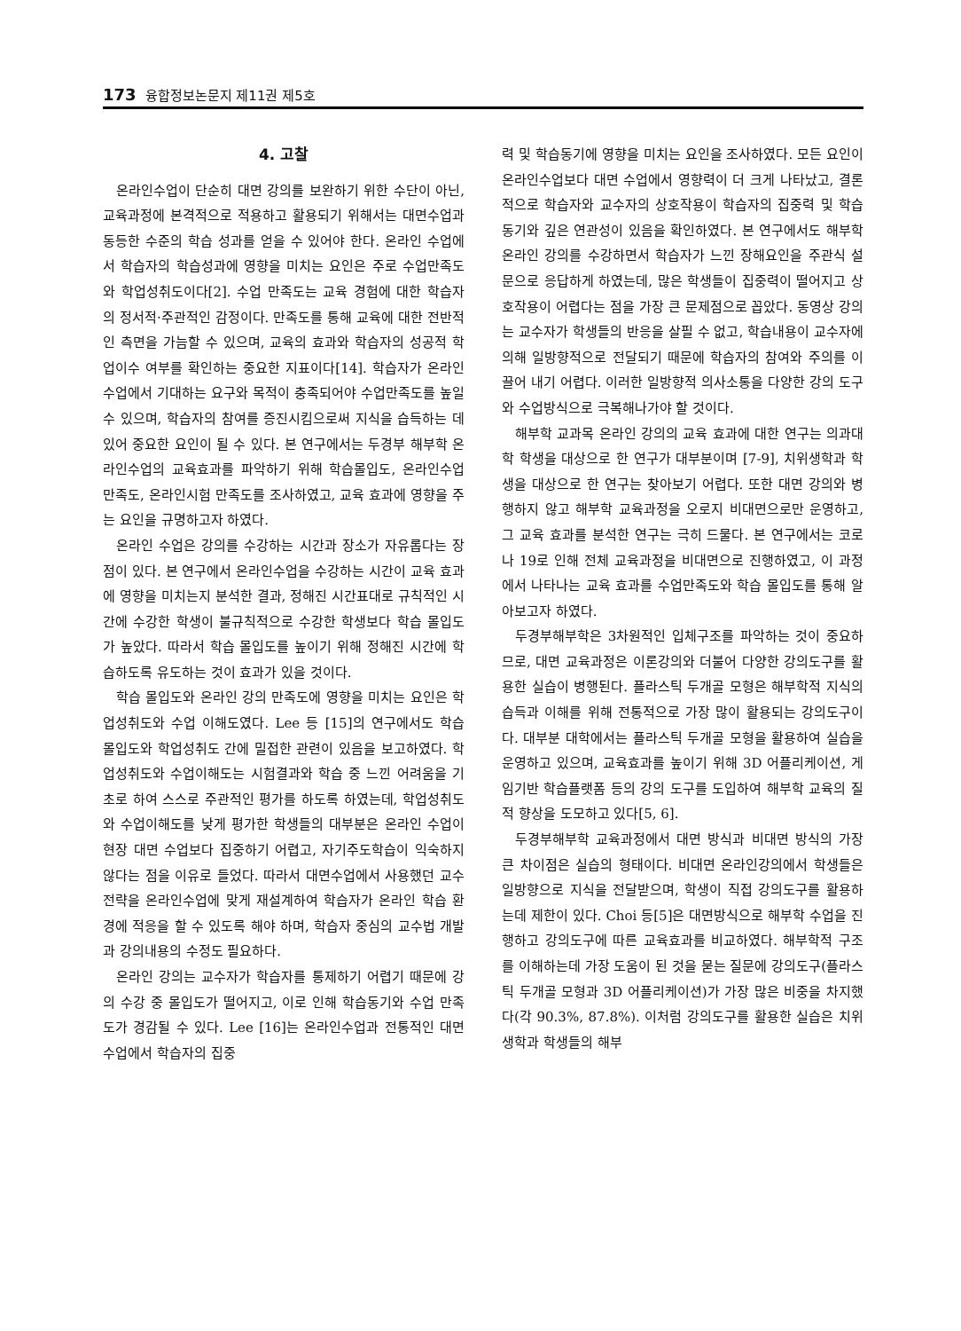173 융합정보논문지 제11권 제5호
4. 고찰
온라인수업이 단순히 대면 강의를 보완하기 위한 수단이 아닌, 교육과정에 본격적으로 적용하고 활용되기 위해서는 대면수업과 동등한 수준의 학습 성과를 얻을 수 있어야 한다. 온라인 수업에서 학습자의 학습성과에 영향을 미치는 요인은 주로 수업만족도와 학업성취도이다[2]. 수업 만족도는 교육 경험에 대한 학습자의 정서적·주관적인 감정이다. 만족도를 통해 교육에 대한 전반적인 측면을 가늠할 수 있으며, 교육의 효과와 학습자의 성공적 학업이수 여부를 확인하는 중요한 지표이다[14]. 학습자가 온라인수업에서 기대하는 요구와 목적이 충족되어야 수업만족도를 높일 수 있으며, 학습자의 참여를 증진시킴으로써 지식을 습득하는 데 있어 중요한 요인이 될 수 있다. 본 연구에서는 두경부 해부학 온라인수업의 교육효과를 파악하기 위해 학습몰입도, 온라인수업 만족도, 온라인시험 만족도를 조사하였고, 교육 효과에 영향을 주는 요인을 규명하고자 하였다.
온라인 수업은 강의를 수강하는 시간과 장소가 자유롭다는 장점이 있다. 본 연구에서 온라인수업을 수강하는 시간이 교육 효과에 영향을 미치는지 분석한 결과, 정해진 시간표대로 규칙적인 시간에 수강한 학생이 불규칙적으로 수강한 학생보다 학습 몰입도가 높았다. 따라서 학습 몰입도를 높이기 위해 정해진 시간에 학습하도록 유도하는 것이 효과가 있을 것이다.
학습 몰입도와 온라인 강의 만족도에 영향을 미치는 요인은 학업성취도와 수업 이해도였다. Lee 등 [15]의 연구에서도 학습 몰입도와 학업성취도 간에 밀접한 관련이 있음을 보고하였다. 학업성취도와 수업이해도는 시험결과와 학습 중 느낀 어려움을 기초로 하여 스스로 주관적인 평가를 하도록 하였는데, 학업성취도와 수업이해도를 낮게 평가한 학생들의 대부분은 온라인 수업이 현장 대면 수업보다 집중하기 어렵고, 자기주도학습이 익숙하지 않다는 점을 이유로 들었다. 따라서 대면수업에서 사용했던 교수전략을 온라인수업에 맞게 재설계하여 학습자가 온라인 학습 환경에 적응을 할 수 있도록 해야 하며, 학습자 중심의 교수법 개발과 강의내용의 수정도 필요하다.
온라인 강의는 교수자가 학습자를 통제하기 어렵기 때문에 강의 수강 중 몰입도가 떨어지고, 이로 인해 학습동기와 수업 만족도가 경감될 수 있다. Lee [16]는 온라인수업과 전통적인 대면 수업에서 학습자의 집중
력 및 학습동기에 영향을 미치는 요인을 조사하였다. 모든 요인이 온라인수업보다 대면 수업에서 영향력이 더 크게 나타났고, 결론적으로 학습자와 교수자의 상호작용이 학습자의 집중력 및 학습동기와 깊은 연관성이 있음을 확인하였다. 본 연구에서도 해부학 온라인 강의를 수강하면서 학습자가 느낀 장해요인을 주관식 설문으로 응답하게 하였는데, 많은 학생들이 집중력이 떨어지고 상호작용이 어렵다는 점을 가장 큰 문제점으로 꼽았다. 동영상 강의는 교수자가 학생들의 반응을 살필 수 없고, 학습내용이 교수자에 의해 일방향적으로 전달되기 때문에 학습자의 참여와 주의를 이끌어 내기 어렵다. 이러한 일방향적 의사소통을 다양한 강의 도구와 수업방식으로 극복해나가야 할 것이다.
해부학 교과목 온라인 강의의 교육 효과에 대한 연구는 의과대학 학생을 대상으로 한 연구가 대부분이며 [7-9], 치위생학과 학생을 대상으로 한 연구는 찾아보기 어렵다. 또한 대면 강의와 병행하지 않고 해부학 교육과정을 오로지 비대면으로만 운영하고, 그 교육 효과를 분석한 연구는 극히 드물다. 본 연구에서는 코로나 19로 인해 전체 교육과정을 비대면으로 진행하였고, 이 과정에서 나타나는 교육 효과를 수업만족도와 학습 몰입도를 통해 알아보고자 하였다.
두경부해부학은 3차원적인 입체구조를 파악하는 것이 중요하므로, 대면 교육과정은 이론강의와 더불어 다양한 강의도구를 활용한 실습이 병행된다. 플라스틱 두개골 모형은 해부학적 지식의 습득과 이해를 위해 전통적으로 가장 많이 활용되는 강의도구이다. 대부분 대학에서는 플라스틱 두개골 모형을 활용하여 실습을 운영하고 있으며, 교육효과를 높이기 위해 3D 어플리케이션, 게임기반 학습플랫폼 등의 강의 도구를 도입하여 해부학 교육의 질적 향상을 도모하고 있다[5, 6].
두경부해부학 교육과정에서 대면 방식과 비대면 방식의 가장 큰 차이점은 실습의 형태이다. 비대면 온라인강의에서 학생들은 일방향으로 지식을 전달받으며, 학생이 직접 강의도구를 활용하는데 제한이 있다. Choi 등[5]은 대면방식으로 해부학 수업을 진행하고 강의도구에 따른 교육효과를 비교하였다. 해부학적 구조를 이해하는데 가장 도움이 된 것을 묻는 질문에 강의도구(플라스틱 두개골 모형과 3D 어플리케이션)가 가장 많은 비중을 차지했다(각 90.3%, 87.8%). 이처럼 강의도구를 활용한 실습은 치위생학과 학생들의 해부